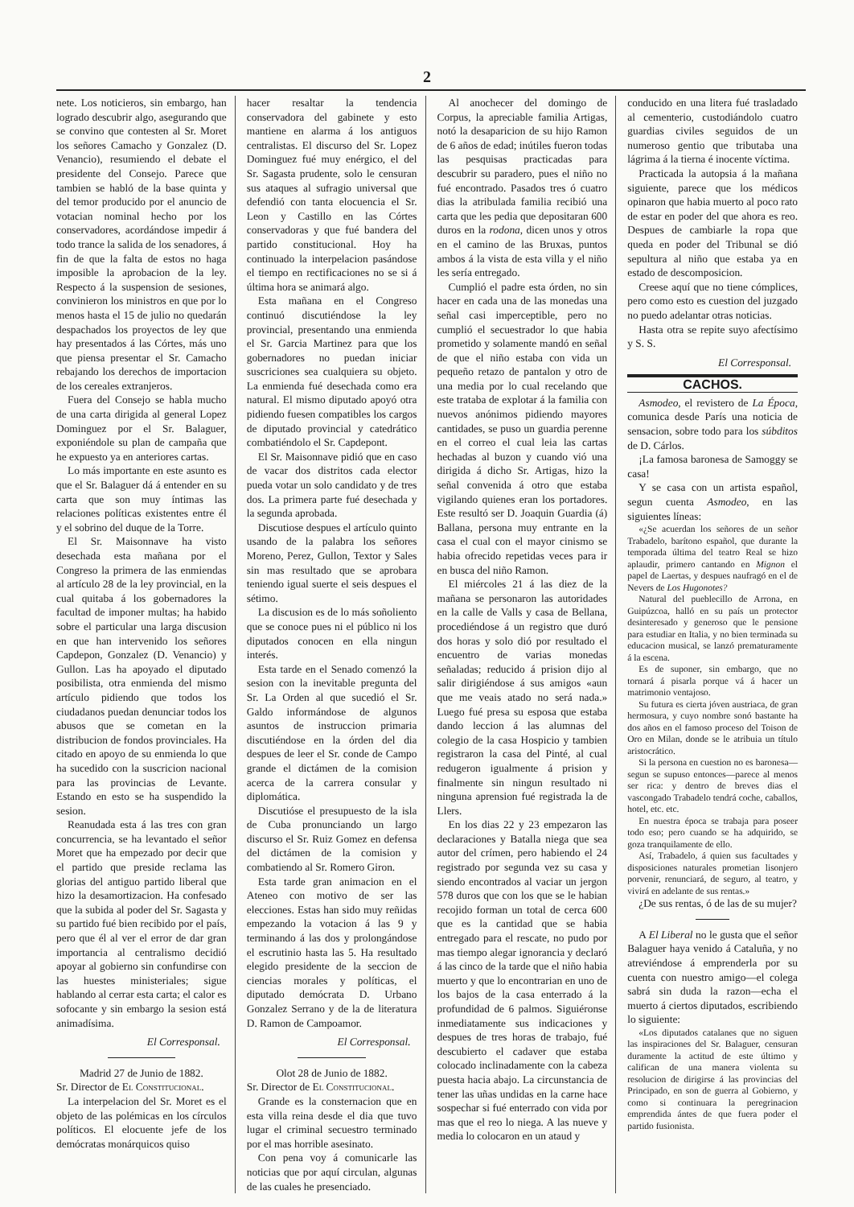2
nete. Los noticieros, sin embargo, han logrado descubrir algo, asegurando que se convino que contesten al Sr. Moret los señores Camacho y Gonzalez (D. Venancio), resumiendo el debate el presidente del Consejo. Parece que tambien se habló de la base quinta y del temor producido por el anuncio de votacian nominal hecho por los conservadores, acordándose impedir á todo trance la salida de los senadores, á fin de que la falta de estos no haga imposible la aprobacion de la ley. Respecto á la suspension de sesiones, convinieron los ministros en que por lo menos hasta el 15 de julio no quedarán despachados los proyectos de ley que hay presentados á las Córtes, más uno que piensa presentar el Sr. Camacho rebajando los derechos de importacion de los cereales extranjeros.
Fuera del Consejo se habla mucho de una carta dirigida al general Lopez Dominguez por el Sr. Balaguer, exponiéndole su plan de campaña que he expuesto ya en anteriores cartas.
Lo más importante en este asunto es que el Sr. Balaguer dá á entender en su carta que son muy íntimas las relaciones políticas existentes entre él y el sobrino del duque de la Torre.
El Sr. Maisonnave ha visto desechada esta mañana por el Congreso la primera de las enmiendas al artículo 28 de la ley provincial, en la cual quitaba á los gobernadores la facultad de imponer multas; ha habido sobre el particular una larga discusion en que han intervenido los señores Capdepon, Gonzalez (D. Venancio) y Gullon. Las ha apoyado el diputado posibilista, otra enmienda del mismo artículo pidiendo que todos los ciudadanos puedan denunciar todos los abusos que se cometan en la distribucion de fondos provinciales. Ha citado en apoyo de su enmienda lo que ha sucedido con la suscricion nacional para las provincias de Levante. Estando en esto se ha suspendido la sesion.
Reanudada esta á las tres con gran concurrencia, se ha levantado el señor Moret que ha empezado por decir que el partido que preside reclama las glorias del antiguo partido liberal que hizo la desamortizacion. Ha confesado que la subida al poder del Sr. Sagasta y su partido fué bien recibido por el país, pero que él al ver el error de dar gran importancia al centralismo decidió apoyar al gobierno sin confundirse con las huestes ministeriales; sigue hablando al cerrar esta carta; el calor es sofocante y sin embargo la sesion está animadísima.
El Corresponsal.
Madrid 27 de Junio de 1882.
Sr. Director de El Constitucional.
La interpelacion del Sr. Moret es el objeto de las polémicas en los círculos políticos. El elocuente jefe de los demócratas monárquicos quiso
hacer resaltar la tendencia conservadora del gabinete y esto mantiene en alarma á los antiguos centralistas. El discurso del Sr. Lopez Dominguez fué muy enérgico, el del Sr. Sagasta prudente, solo le censuran sus ataques al sufragio universal que defendió con tanta elocuencia el Sr. Leon y Castillo en las Córtes conservadoras y que fué bandera del partido constitucional. Hoy ha continuado la interpelacion pasándose el tiempo en rectificaciones no se si á última hora se animará algo.
Esta mañana en el Congreso continuó discutiéndose la ley provincial, presentando una enmienda el Sr. Garcia Martinez para que los gobernadores no puedan iniciar suscriciones sea cualquiera su objeto. La enmienda fué desechada como era natural. El mismo diputado apoyó otra pidiendo fuesen compatibles los cargos de diputado provincial y catedrático combatiéndolo el Sr. Capdepont.
El Sr. Maisonnave pidió que en caso de vacar dos distritos cada elector pueda votar un solo candidato y de tres dos. La primera parte fué desechada y la segunda aprobada.
Discutiose despues el artículo quinto usando de la palabra los señores Moreno, Perez, Gullon, Textor y Sales sin mas resultado que se aprobara teniendo igual suerte el seis despues el sétimo.
La discusion es de lo más soñoliento que se conoce pues ni el público ni los diputados conocen en ella ningun interés.
Esta tarde en el Senado comenzó la sesion con la inevitable pregunta del Sr. La Orden al que sucedió el Sr. Galdo informándose de algunos asuntos de instruccion primaria discutiéndose en la órden del dia despues de leer el Sr. conde de Campo grande el dictámen de la comision acerca de la carrera consular y diplomática.
Discutióse el presupuesto de la isla de Cuba pronunciando un largo discurso el Sr. Ruiz Gomez en defensa del dictámen de la comision y combatiendo al Sr. Romero Giron.
Esta tarde gran animacion en el Ateneo con motivo de ser las elecciones. Estas han sido muy reñidas empezando la votacion á las 9 y terminando á las dos y prolongándose el escrutinio hasta las 5. Ha resultado elegido presidente de la seccion de ciencias morales y políticas, el diputado demócrata D. Urbano Gonzalez Serrano y de la de literatura D. Ramon de Campoamor.
El Corresponsal.
Olot 28 de Junio de 1882.
Sr. Director de El Constitucional.
Grande es la consternacion que en esta villa reina desde el dia que tuvo lugar el criminal secuestro terminado por el mas horrible asesinato.
Con pena voy á comunicarle las noticias que por aquí circulan, algunas de las cuales he presenciado.
Al anochecer del domingo de Corpus, la apreciable familia Artigas, notó la desaparicion de su hijo Ramon de 6 años de edad; inútiles fueron todas las pesquisas practicadas para descubrir su paradero, pues el niño no fué encontrado. Pasados tres ó cuatro dias la atribulada familia recibió una carta que les pedia que depositaran 600 duros en la rodona, dicen unos y otros en el camino de las Bruxas, puntos ambos á la vista de esta villa y el niño les sería entregado.
Cumplió el padre esta órden, no sin hacer en cada una de las monedas una señal casi imperceptible, pero no cumplió el secuestrador lo que habia prometido y solamente mandó en señal de que el niño estaba con vida un pequeño retazo de pantalon y otro de una media por lo cual recelando que este trataba de explotar á la familia con nuevos anónimos pidiendo mayores cantidades, se puso un guardia perenne en el correo el cual leia las cartas hechadas al buzon y cuando vió una dirigida á dicho Sr. Artigas, hizo la señal convenida á otro que estaba vigilando quienes eran los portadores. Este resultó ser D. Joaquin Guardia (á) Ballana, persona muy entrante en la casa el cual con el mayor cinismo se habia ofrecido repetidas veces para ir en busca del niño Ramon.
El miércoles 21 á las diez de la mañana se personaron las autoridades en la calle de Valls y casa de Bellana, procediéndose á un registro que duró dos horas y solo dió por resultado el encuentro de varias monedas señaladas; reducido á prision dijo al salir dirigiéndose á sus amigos «aun que me veais atado no será nada.» Luego fué presa su esposa que estaba dando leccion á las alumnas del colegio de la casa Hospicio y tambien registraron la casa del Pinté, al cual redugeron igualmente á prision y finalmente sin ningun resultado ni ninguna aprension fué registrada la de Llers.
En los dias 22 y 23 empezaron las declaraciones y Batalla niega que sea autor del crímen, pero habiendo el 24 registrado por segunda vez su casa y siendo encontrados al vaciar un jergon 578 duros que con los que se le habian recojido forman un total de cerca 600 que es la cantidad que se habia entregado para el rescate, no pudo por mas tiempo alegar ignorancia y declaró á las cinco de la tarde que el niño habia muerto y que lo encontrarian en uno de los bajos de la casa enterrado á la profundidad de 6 palmos. Siguiéronse inmediatamente sus indicaciones y despues de tres horas de trabajo, fué descubierto el cadaver que estaba colocado inclinadamente con la cabeza puesta hacia abajo. La circunstancia de tener las uñas undidas en la carne hace sospechar si fué enterrado con vida por mas que el reo lo niega. A las nueve y media lo colocaron en un ataud y
conducido en una litera fué trasladado al cementerio, custodiándolo cuatro guardias civiles seguidos de un numeroso gentio que tributaba una lágrima á la tierna é inocente víctima.
Practicada la autopsia á la mañana siguiente, parece que los médicos opinaron que habia muerto al poco rato de estar en poder del que ahora es reo. Despues de cambiarle la ropa que queda en poder del Tribunal se dió sepultura al niño que estaba ya en estado de descomposicion.
Creese aquí que no tiene cómplices, pero como esto es cuestion del juzgado no puedo adelantar otras noticias.
Hasta otra se repite suyo afectísimo y S. S.
El Corresponsal.
CACHOS.
Asmodeo, el revistero de La Época, comunica desde París una noticia de sensacion, sobre todo para los súbditos de D. Cárlos.
¡La famosa baronesa de Samoggy se casa!
Y se casa con un artista español, segun cuenta Asmodeo, en las siguientes líneas:
«¿Se acuerdan los señores de un señor Trabadelo, barítono español, que durante la temporada última del teatro Real se hizo aplaudir, primero cantando en Mignon el papel de Laertas, y despues naufragó en el de Nevers de Los Hugonotes?
Natural del pueblecillo de Arrona, en Guipúzcoa, halló en su país un protector desinteresado y generoso que le pensione para estudiar en Italia, y no bien terminada su educacion musical, se lanzó prematuramente á la escena.
Es de suponer, sin embargo, que no tornará á pisarla porque vá á hacer un matrimonio ventajoso.
Su futura es cierta jóven austriaca, de gran hermosura, y cuyo nombre sonó bastante ha dos años en el famoso proceso del Toison de Oro en Milan, donde se le atribuia un título aristocrático.
Si la persona en cuestion no es baronesa—segun se supuso entonces—parece al menos ser rica: y dentro de breves dias el vascongado Trabadelo tendrá coche, caballos, hotel, etc. etc.
En nuestra época se trabaja para poseer todo eso; pero cuando se ha adquirido, se goza tranquilamente de ello.
Así, Trabadelo, á quien sus facultades y disposiciones naturales prometian lisonjero porvenir, renunciará, de seguro, al teatro, y vivirá en adelante de sus rentas.»
¿De sus rentas, ó de las de su mujer?
A El Liberal no le gusta que el señor Balaguer haya venido á Cataluña, y no atreviéndose á emprenderla por su cuenta con nuestro amigo—el colega sabrá sin duda la razon—echa el muerto á ciertos diputados, escribiendo lo siguiente:
«Los diputados catalanes que no siguen las inspiraciones del Sr. Balaguer, censuran duramente la actitud de este último y califican de una manera violenta su resolucion de dirigirse á las provincias del Principado, en son de guerra al Gobierno, y como si continuara la peregrinacion emprendida ántes de que fuera poder el partido fusionista.